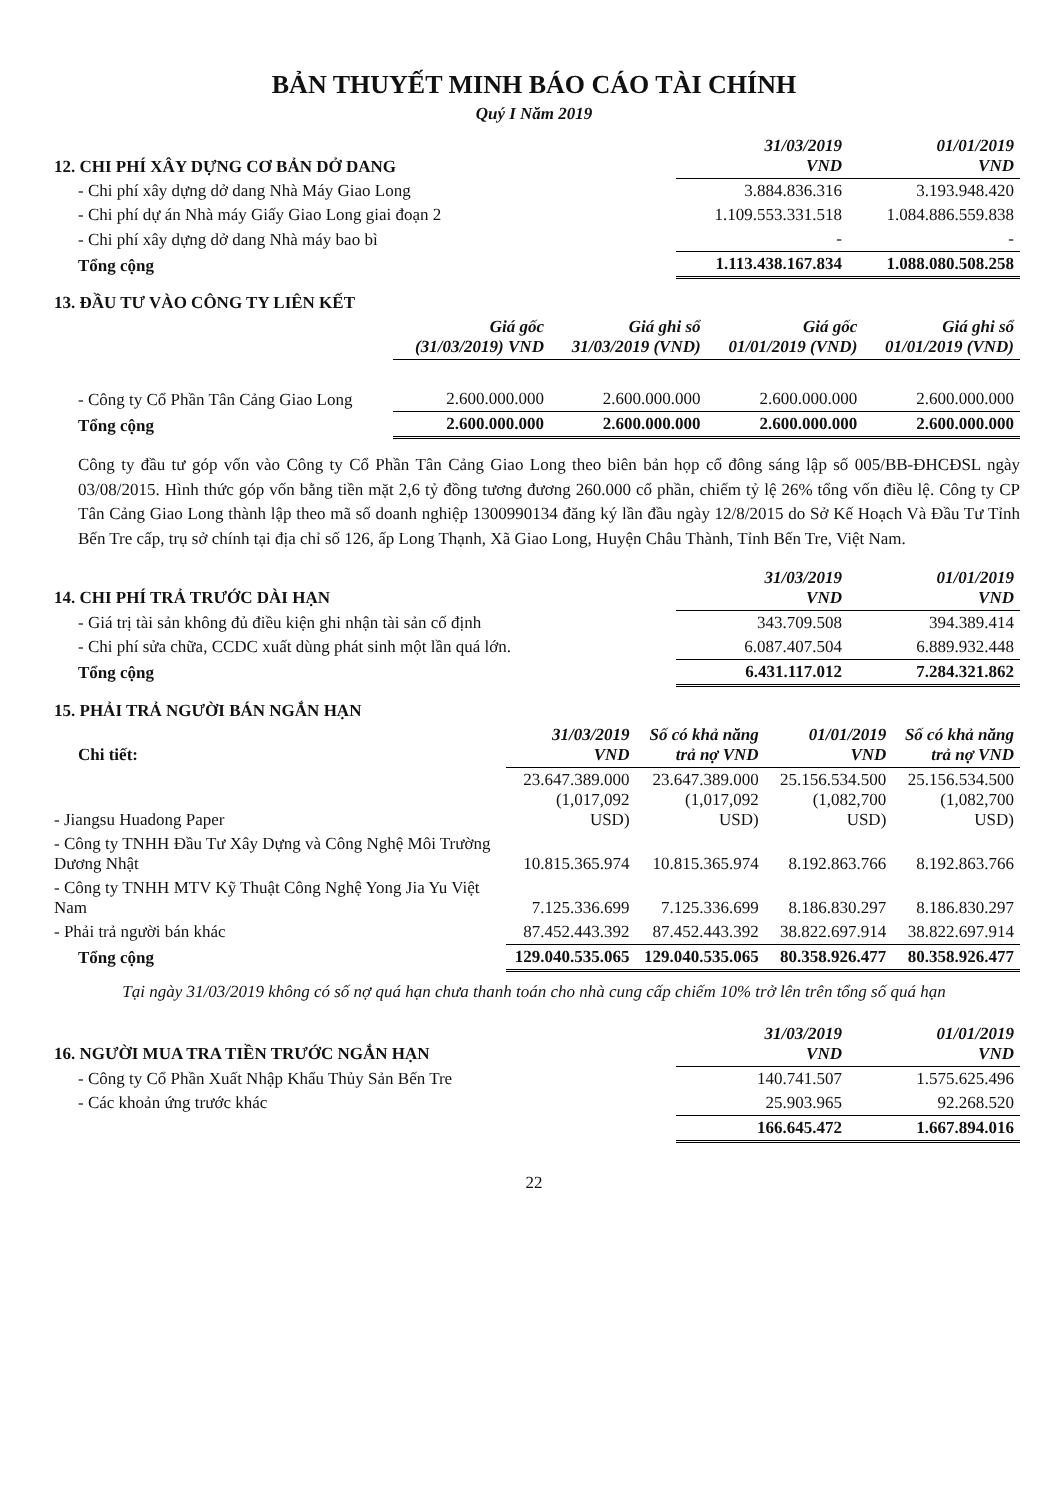BẢN THUYẾT MINH BÁO CÁO TÀI CHÍNH
Quý I Năm 2019
| 12. CHI PHÍ XÂY DỰNG CƠ BẢN DỞ DANG | 31/03/2019 VND | 01/01/2019 VND |
| --- | --- | --- |
| - Chi phí xây dựng dở dang Nhà Máy Giao Long | 3.884.836.316 | 3.193.948.420 |
| - Chi phí dự án Nhà máy Giấy Giao Long giai đoạn 2 | 1.109.553.331.518 | 1.084.886.559.838 |
| - Chi phí xây dựng dở dang Nhà máy bao bì | - | - |
| Tổng cộng | 1.113.438.167.834 | 1.088.080.508.258 |
| 13. ĐẦU TƯ VÀO CÔNG TY LIÊN KẾT | | | | |
| --- | --- | --- | --- | --- |
| | Giá gốc (31/03/2019) VND | Giá ghi sổ 31/03/2019 (VND) | Giá gốc 01/01/2019 (VND) | Giá ghi sổ 01/01/2019 (VND) |
| - Công ty Cổ Phần Tân Cảng Giao Long | 2.600.000.000 | 2.600.000.000 | 2.600.000.000 | 2.600.000.000 |
| Tổng cộng | 2.600.000.000 | 2.600.000.000 | 2.600.000.000 | 2.600.000.000 |
Công ty đầu tư góp vốn vào Công ty Cổ Phần Tân Cảng Giao Long theo biên bản họp cổ đông sáng lập số 005/BB-ĐHCĐSL ngày 03/08/2015. Hình thức góp vốn bằng tiền mặt 2,6 tỷ đồng tương đương 260.000 cổ phần, chiếm tỷ lệ 26% tổng vốn điều lệ. Công ty CP Tân Cảng Giao Long thành lập theo mã số doanh nghiệp 1300990134 đăng ký lần đầu ngày 12/8/2015 do Sở Kế Hoạch Và Đầu Tư Tỉnh Bến Tre cấp, trụ sở chính tại địa chỉ số 126, ấp Long Thạnh, Xã Giao Long, Huyện Châu Thành, Tỉnh Bến Tre, Việt Nam.
| 14. CHI PHÍ TRẢ TRƯỚC DÀI HẠN | 31/03/2019 VND | 01/01/2019 VND |
| --- | --- | --- |
| - Giá trị tài sản không đủ điều kiện ghi nhận tài sản cố định | 343.709.508 | 394.389.414 |
| - Chi phí sửa chữa, CCDC xuất dùng phát sinh một lần quá lớn. | 6.087.407.504 | 6.889.932.448 |
| Tổng cộng | 6.431.117.012 | 7.284.321.862 |
| 15. PHẢI TRẢ NGƯỜI BÁN NGẮN HẠN | | | | |
| --- | --- | --- | --- | --- |
| Chi tiết: | 31/03/2019 VND | Số có khả năng trả nợ VND | 01/01/2019 VND | Số có khả năng trả nợ VND |
| - Jiangsu Huadong Paper | 23.647.389.000 (1,017,092 USD) | 23.647.389.000 (1,017,092 USD) | 25.156.534.500 (1,082,700 USD) | 25.156.534.500 (1,082,700 USD) |
| - Công ty TNHH Đầu Tư Xây Dựng và Công Nghệ Môi Trường Dương Nhật | 10.815.365.974 | 10.815.365.974 | 8.192.863.766 | 8.192.863.766 |
| - Công ty TNHH MTV Kỹ Thuật Công Nghệ Yong Jia Yu Việt Nam | 7.125.336.699 | 7.125.336.699 | 8.186.830.297 | 8.186.830.297 |
| - Phải trả người bán khác | 87.452.443.392 | 87.452.443.392 | 38.822.697.914 | 38.822.697.914 |
| Tổng cộng | 129.040.535.065 | 129.040.535.065 | 80.358.926.477 | 80.358.926.477 |
Tại ngày 31/03/2019 không có số nợ quá hạn chưa thanh toán cho nhà cung cấp chiếm 10% trở lên trên tổng số quá hạn
| 16. NGƯỜI MUA TRA TIỀN TRƯỚC NGẮN HẠN | 31/03/2019 VND | 01/01/2019 VND |
| --- | --- | --- |
| - Công ty Cổ Phần Xuất Nhập Khẩu Thủy Sản Bến Tre | 140.741.507 | 1.575.625.496 |
| - Các khoản ứng trước khác | 25.903.965 | 92.268.520 |
| | 166.645.472 | 1.667.894.016 |
22